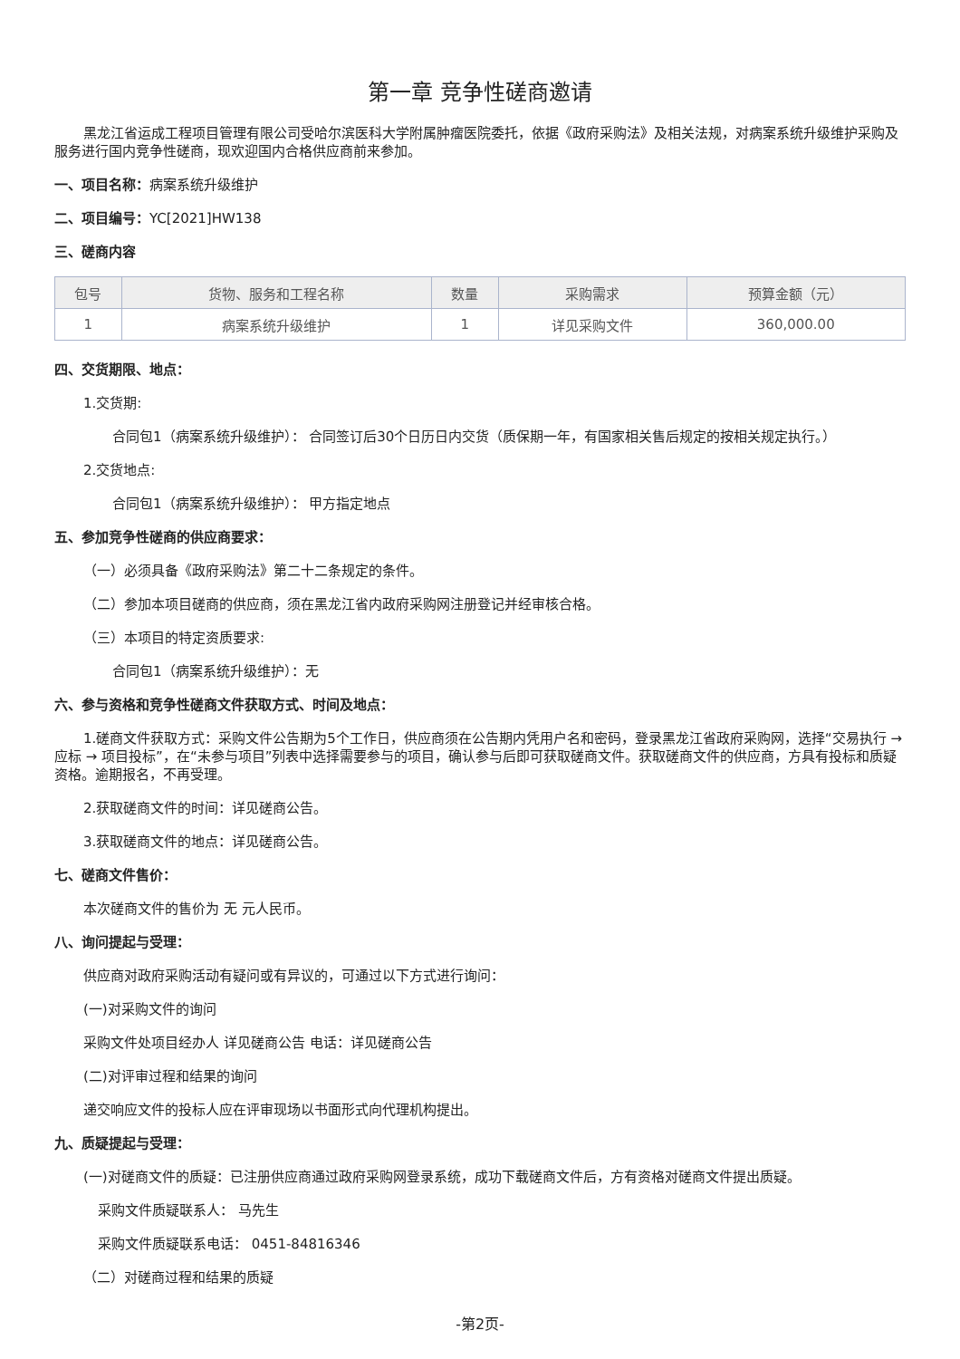第一章 竞争性磋商邀请
黑龙江省运成工程项目管理有限公司受哈尔滨医科大学附属肿瘤医院委托，依据《政府采购法》及相关法规，对病案系统升级维护采购及服务进行国内竞争性磋商，现欢迎国内合格供应商前来参加。
一、项目名称：病案系统升级维护
二、项目编号：YC[2021]HW138
三、磋商内容
| 包号 | 货物、服务和工程名称 | 数量 | 采购需求 | 预算金额（元） |
| --- | --- | --- | --- | --- |
| 1 | 病案系统升级维护 | 1 | 详见采购文件 | 360,000.00 |
四、交货期限、地点：
1.交货期:
合同包1（病案系统升级维护）： 合同签订后30个日历日内交货（质保期一年，有国家相关售后规定的按相关规定执行。）
2.交货地点:
合同包1（病案系统升级维护）： 甲方指定地点
五、参加竞争性磋商的供应商要求：
（一）必须具备《政府采购法》第二十二条规定的条件。
（二）参加本项目磋商的供应商，须在黑龙江省内政府采购网注册登记并经审核合格。
（三）本项目的特定资质要求:
合同包1（病案系统升级维护）：无
六、参与资格和竞争性磋商文件获取方式、时间及地点：
1.磋商文件获取方式：采购文件公告期为5个工作日，供应商须在公告期内凭用户名和密码，登录黑龙江省政府采购网，选择“交易执行 → 应标 → 项目投标”，在“未参与项目”列表中选择需要参与的项目，确认参与后即可获取磋商文件。获取磋商文件的供应商，方具有投标和质疑资格。逾期报名，不再受理。
2.获取磋商文件的时间：详见磋商公告。
3.获取磋商文件的地点：详见磋商公告。
七、磋商文件售价：
本次磋商文件的售价为 无 元人民币。
八、询问提起与受理：
供应商对政府采购活动有疑问或有异议的，可通过以下方式进行询问：
(一)对采购文件的询问
采购文件处项目经办人 详见磋商公告 电话：详见磋商公告
(二)对评审过程和结果的询问
递交响应文件的投标人应在评审现场以书面形式向代理机构提出。
九、质疑提起与受理：
(一)对磋商文件的质疑：已注册供应商通过政府采购网登录系统，成功下载磋商文件后，方有资格对磋商文件提出质疑。
采购文件质疑联系人： 马先生
采购文件质疑联系电话： 0451-84816346
（二）对磋商过程和结果的质疑
-第2页-